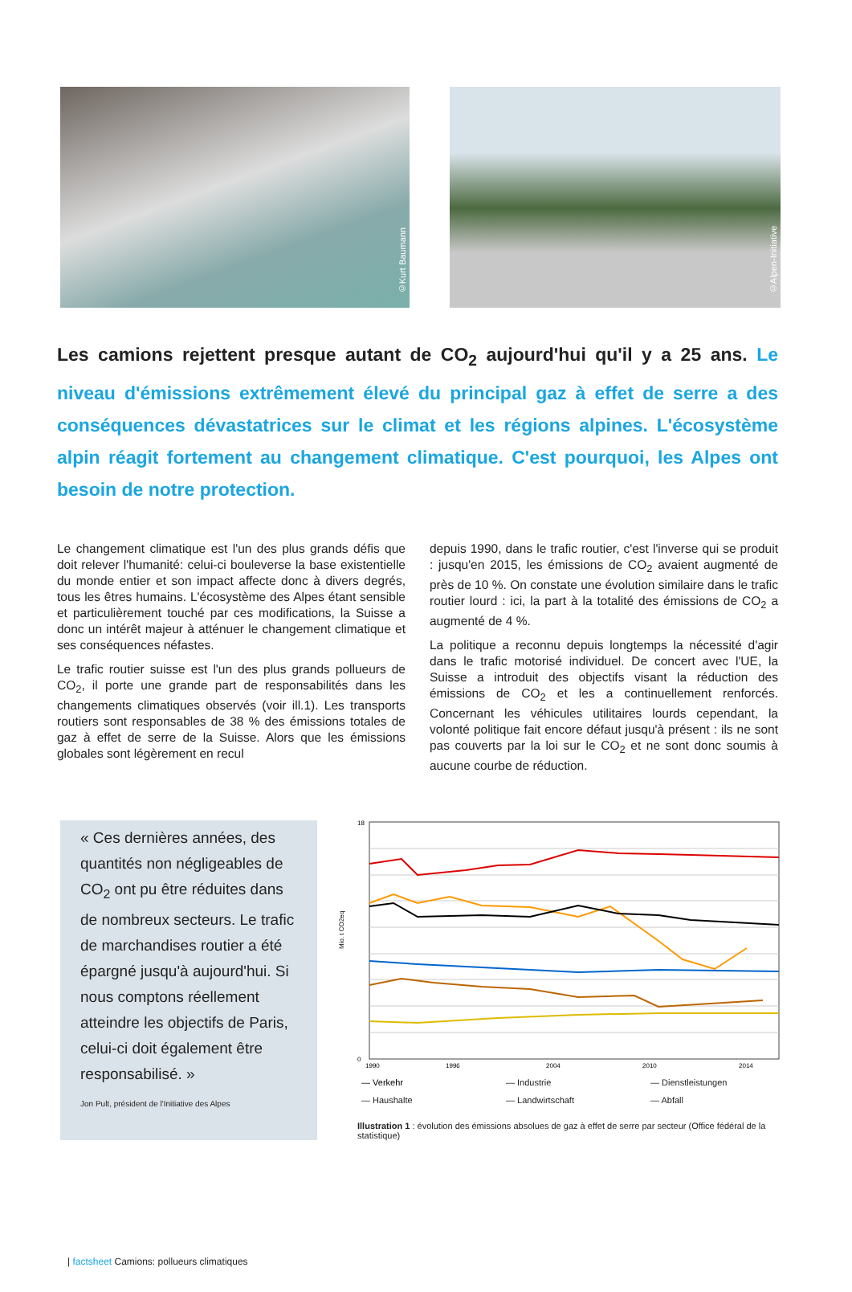©Kurt Baumann
©Alpen-Initiative
Les camions rejettent presque autant de CO<sub>2</sub> aujourd'hui qu'il y a 25 ans. Le niveau d'émissions extrêmement élevé du principal gaz à effet de serre a des conséquences dévastatrices sur le climat et les régions alpines. L'écosystème alpin réagit fortement au changement climatique. C'est pourquoi, les Alpes ont besoin de notre protection.
Le changement climatique est l'un des plus grands défis que doit relever l'humanité: celui-ci bouleverse la base existentielle du monde entier et son impact affecte donc à divers degrés, tous les êtres humains. L'écosystème des Alpes étant sensible et particulièrement touché par ces modifications, la Suisse a donc un intérêt majeur à atténuer le changement climatique et ses conséquences néfastes.
Le trafic routier suisse est l'un des plus grands pollueurs de CO<sub>2</sub>, il porte une grande part de responsabilités dans les changements climatiques observés (voir ill.1). Les transports routiers sont responsables de 38 % des émissions totales de gaz à effet de serre de la Suisse. Alors que les émissions globales sont légèrement en recul
depuis 1990, dans le trafic routier, c'est l'inverse qui se produit : jusqu'en 2015, les émissions de CO<sub>2</sub> avaient augmenté de près de 10 %. On constate une évolution similaire dans le trafic routier lourd : ici, la part à la totalité des émissions de CO<sub>2</sub> a augmenté de 4 %.
La politique a reconnu depuis longtemps la nécessité d'agir dans le trafic motorisé individuel. De concert avec l'UE, la Suisse a introduit des objectifs visant la réduction des émissions de CO<sub>2</sub> et les a continuellement renforcés. Concernant les véhicules utilitaires lourds cependant, la volonté politique fait encore défaut jusqu'à présent : ils ne sont pas couverts par la loi sur le CO<sub>2</sub> et ne sont donc soumis à aucune courbe de réduction.
« Ces dernières années, des quantités non négligeables de CO<sub>2</sub> ont pu être réduites dans de nombreux secteurs. Le trafic de marchandises routier a été épargné jusqu'à aujourd'hui. Si nous comptons réellement atteindre les objectifs de Paris, celui-ci doit également être responsabilisé. »
Jon Pult, président de l'Initiative des Alpes
Mio. t CO2eq
18
0
1990
1996
2004
2010
2014
— Verkehr — Industrie — Dienstleistungen — Haushalte — Landwirtschaft — Abfall
Illustration 1 : évolution des émissions absolues de gaz à effet de serre par secteur (Office fédéral de la statistique)
| factsheet Camions: pollueurs climatiques